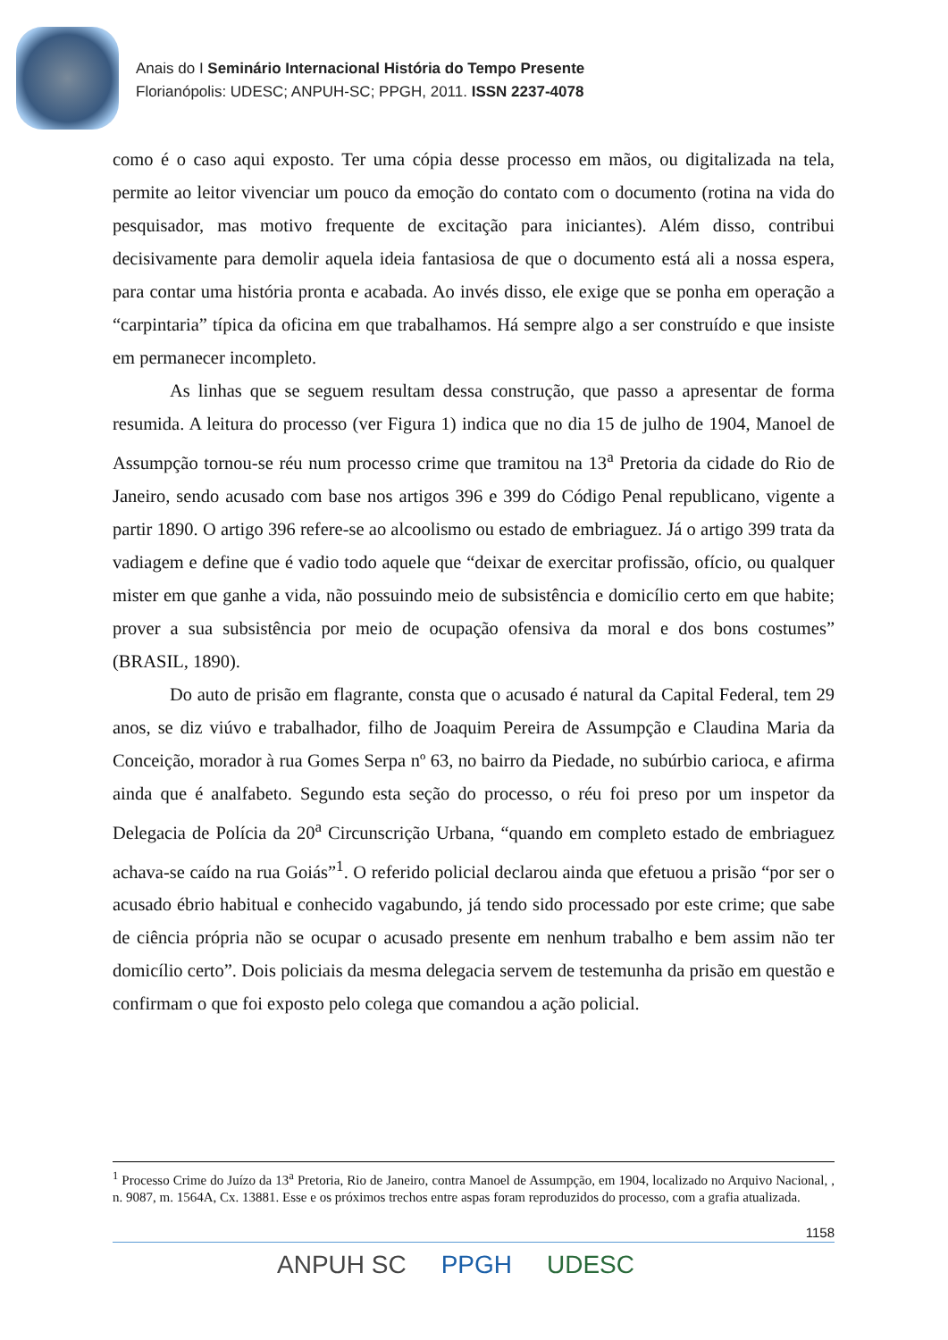Anais do I Seminário Internacional História do Tempo Presente
Florianópolis: UDESC; ANPUH-SC; PPGH, 2011. ISSN 2237-4078
como é o caso aqui exposto. Ter uma cópia desse processo em mãos, ou digitalizada na tela, permite ao leitor vivenciar um pouco da emoção do contato com o documento (rotina na vida do pesquisador, mas motivo frequente de excitação para iniciantes). Além disso, contribui decisivamente para demolir aquela ideia fantasiosa de que o documento está ali a nossa espera, para contar uma história pronta e acabada. Ao invés disso, ele exige que se ponha em operação a “carpintaria” típica da oficina em que trabalhamos. Há sempre algo a ser construído e que insiste em permanecer incompleto.
As linhas que se seguem resultam dessa construção, que passo a apresentar de forma resumida. A leitura do processo (ver Figura 1) indica que no dia 15 de julho de 1904, Manoel de Assumpção tornou-se réu num processo crime que tramitou na 13<sup>a</sup> Pretoria da cidade do Rio de Janeiro, sendo acusado com base nos artigos 396 e 399 do Código Penal republicano, vigente a partir 1890. O artigo 396 refere-se ao alcoolismo ou estado de embriaguez. Já o artigo 399 trata da vadiagem e define que é vadio todo aquele que “deixar de exercitar profissão, ofício, ou qualquer mister em que ganhe a vida, não possuindo meio de subsistência e domicílio certo em que habite; prover a sua subsistência por meio de ocupação ofensiva da moral e dos bons costumes” (BRASIL, 1890).
Do auto de prisão em flagrante, consta que o acusado é natural da Capital Federal, tem 29 anos, se diz viúvo e trabalhador, filho de Joaquim Pereira de Assumpção e Claudina Maria da Conceição, morador à rua Gomes Serpa nº 63, no bairro da Piedade, no subúrbio carioca, e afirma ainda que é analfabeto. Segundo esta seção do processo, o réu foi preso por um inspetor da Delegacia de Polícia da 20<sup>a</sup> Circunscrição Urbana, “quando em completo estado de embriaguez achava-se caído na rua Goiás”<sup>1</sup>. O referido policial declarou ainda que efetuou a prisão “por ser o acusado ébrio habitual e conhecido vagabundo, já tendo sido processado por este crime; que sabe de ciência própria não se ocupar o acusado presente em nenhum trabalho e bem assim não ter domicílio certo”. Dois policiais da mesma delegacia servem de testemunha da prisão em questão e confirmam o que foi exposto pelo colega que comandou a ação policial.
<sup>1</sup> Processo Crime do Juízo da 13<sup>a</sup> Pretoria, Rio de Janeiro, contra Manoel de Assumpção, em 1904, localizado no Arquivo Nacional, , n. 9087, m. 1564A, Cx. 13881. Esse e os próximos trechos entre aspas foram reproduzidos do processo, com a grafia atualizada.
1158
ANPUH SC PPGH UDESC